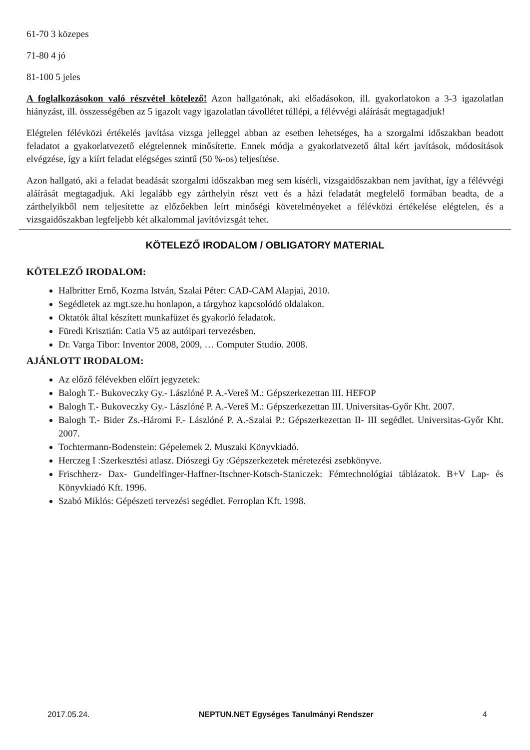61-70 3 közepes
71-80 4 jó
81-100 5 jeles
A foglalkozásokon való részvétel kötelező! Azon hallgatónak, aki előadásokon, ill. gyakorlatokon a 3-3 igazolatlan hiányzást, ill. összességében az 5 igazolt vagy igazolatlan távollétet túllépi, a félévvégi aláírását megtagadjuk!
Elégtelen félévközi értékelés javítása vizsga jelleggel abban az esetben lehetséges, ha a szorgalmi időszakban beadott feladatot a gyakorlatvezető elégtelennek minősítette. Ennek módja a gyakorlatvezető által kért javítások, módosítások elvégzése, így a kiírt feladat elégséges szintű (50 %-os) teljesítése.
Azon hallgató, aki a feladat beadását szorgalmi időszakban meg sem kísérli, vizsgaidőszakban nem javíthat, így a félévvégi aláírását megtagadjuk. Aki legalább egy zárthelyin részt vett és a házi feladatát megfelelő formában beadta, de a zárthelyikből nem teljesítette az előzőekben leírt minőségi követelményeket a félévközi értékelése elégtelen, és a vizsgaidőszakban legfeljebb két alkalommal javítóvizsgát tehet.
KÖTELEZŐ IRODALOM / OBLIGATORY MATERIAL
KÖTELEZŐ IRODALOM:
Halbritter Ernő, Kozma István, Szalai Péter: CAD-CAM Alapjai, 2010.
Segédletek az mgt.sze.hu honlapon, a tárgyhoz kapcsolódó oldalakon.
Oktatók által készített munkafüzet és gyakorló feladatok.
Füredi Krisztián: Catia V5 az autóipari tervezésben.
Dr. Varga Tibor: Inventor 2008, 2009, … Computer Studio. 2008.
AJÁNLOTT IRODALOM:
Az előző félévekben előírt jegyzetek:
Balogh T.- Bukoveczky Gy.- Lászlóné P. A.-Vereš M.: Gépszerkezettan III. HEFOP
Balogh T.- Bukoveczky Gy.- Lászlóné P. A.-Vereš M.: Gépszerkezettan III. Universitas-Győr Kht. 2007.
Balogh T.- Bider Zs.-Háromi F.- Lászlóné P. A.-Szalai P.: Gépszerkezettan II- III segédlet. Universitas-Győr Kht. 2007.
Tochtermann-Bodenstein: Gépelemek 2. Muszaki Könyvkiadó.
Herczeg I :Szerkesztési atlasz. Diószegi Gy :Gépszerkezetek méretezési zsebkönyve.
Frischherz- Dax- Gundelfinger-Haffner-Itschner-Kotsch-Staniczek: Fémtechnológiai táblázatok. B+V Lap- és Könyvkiadó Kft. 1996.
Szabó Miklós: Gépészeti tervezési segédlet. Ferroplan Kft. 1998.
2017.05.24. NEPTUN.NET Egységes Tanulmányi Rendszer 4